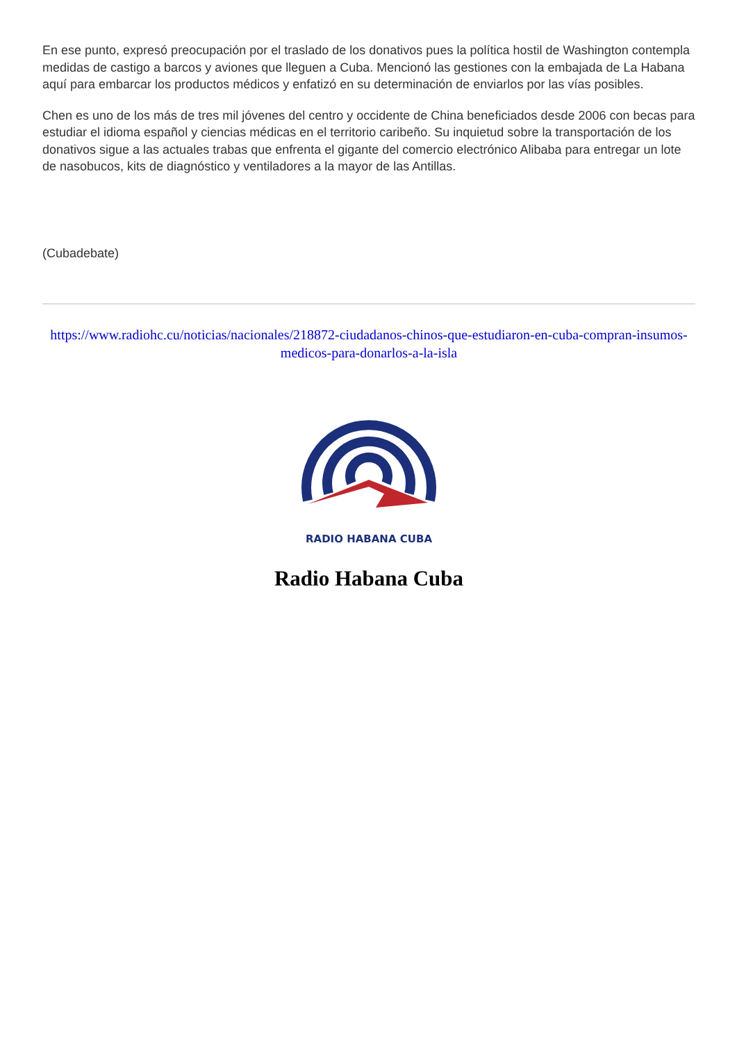En ese punto, expresó preocupación por el traslado de los donativos pues la política hostil de Washington contempla medidas de castigo a barcos y aviones que lleguen a Cuba. Mencionó las gestiones con la embajada de La Habana aquí para embarcar los productos médicos y enfatizó en su determinación de enviarlos por las vías posibles.
Chen es uno de los más de tres mil jóvenes del centro y occidente de China beneficiados desde 2006 con becas para estudiar el idioma español y ciencias médicas en el territorio caribeño. Su inquietud sobre la transportación de los donativos sigue a las actuales trabas que enfrenta el gigante del comercio electrónico Alibaba para entregar un lote de nasobucos, kits de diagnóstico y ventiladores a la mayor de las Antillas.
(Cubadebate)
https://www.radiohc.cu/noticias/nacionales/218872-ciudadanos-chinos-que-estudiaron-en-cuba-compran-insumos-medicos-para-donarlos-a-la-isla
RADIO HABANA CUBA
Radio Habana Cuba